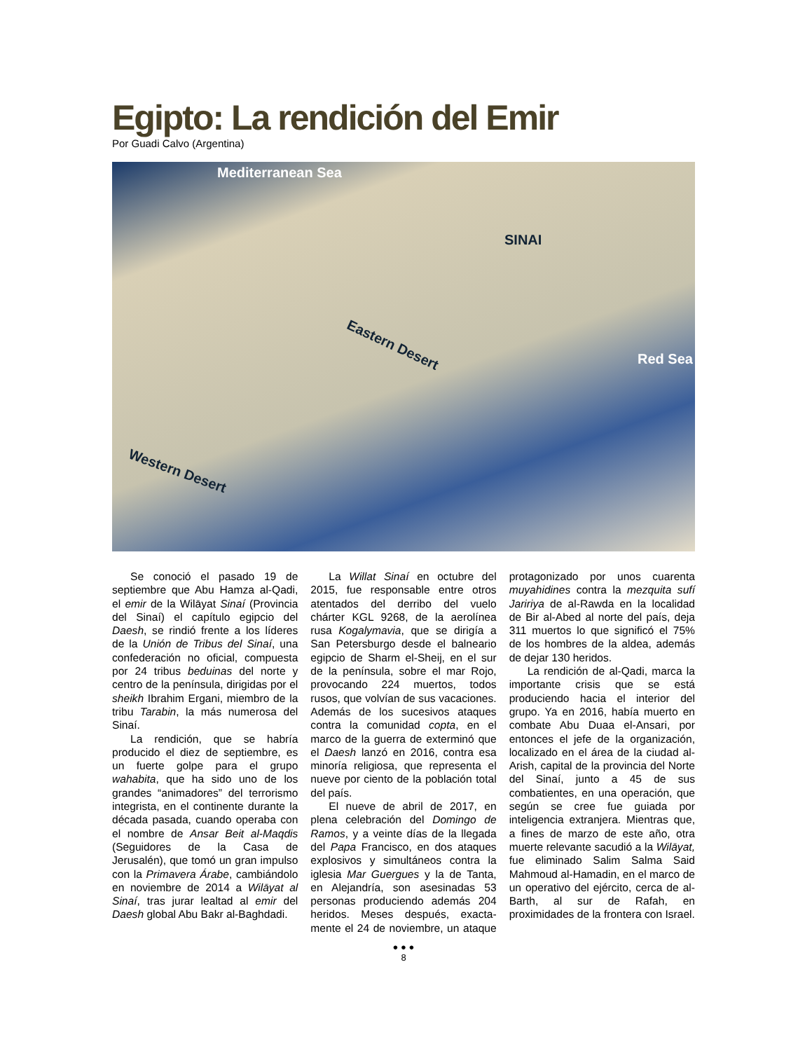Egipto: La rendición del Emir
Por Guadi Calvo (Argentina)
Mediterranean Sea
SINAI
Eastern Desert
Western Desert
Red Sea
Se conoció el pasado 19 de septiembre que Abu Hamza al-Qadi, el emir de la Wilāyat Sinaí (Provincia del Sinaí) el capítulo egipcio del Daesh, se rindió frente a los líderes de la Unión de Tribus del Sinaí, una confederación no oficial, compuesta por 24 tribus beduinas del norte y centro de la península, dirigidas por el sheikh Ibrahim Ergani, miembro de la tribu Tarabin, la más numerosa del Sinaí.
La rendición, que se habría producido el diez de septiembre, es un fuerte golpe para el grupo wahabita, que ha sido uno de los grandes “animadores” del terrorismo integrista, en el continente durante la década pasada, cuando operaba con el nombre de Ansar Beit al-Maqdis (Seguidores de la Casa de Jerusalén), que tomó un gran impulso con la Primavera Árabe, cambiándolo en noviembre de 2014 a Wilāyat al Sinaí, tras jurar lealtad al emir del Daesh global Abu Bakr al-Baghdadi.
La Willat Sinaí en octubre del 2015, fue responsable entre otros atentados del derribo del vuelo chárter KGL 9268, de la aerolínea rusa Kogalymavia, que se dirigía a San Petersburgo desde el balneario egipcio de Sharm el-Sheij, en el sur de la península, sobre el mar Rojo, provocando 224 muertos, todos rusos, que volvían de sus vacaciones. Además de los sucesivos ataques contra la comunidad copta, en el marco de la guerra de exterminó que el Daesh lanzó en 2016, contra esa minoría religiosa, que representa el nueve por ciento de la población total del país.
El nueve de abril de 2017, en plena celebración del Domingo de Ramos, y a veinte días de la llegada del Papa Francisco, en dos ataques explosivos y simultáneos contra la iglesia Mar Guergues y la de Tanta, en Alejandría, son asesinadas 53 personas produciendo además 204 heridos. Meses después, exacta-mente el 24 de noviembre, un ataque protagonizado por unos cuarenta muyahidines contra la mezquita sufí Jaririya de al-Rawda en la localidad de Bir al-Abed al norte del país, deja 311 muertos lo que significó el 75% de los hombres de la aldea, además de dejar 130 heridos.
La rendición de al-Qadi, marca la importante crisis que se está produciendo hacia el interior del grupo. Ya en 2016, había muerto en combate Abu Duaa el-Ansari, por entonces el jefe de la organización, localizado en el área de la ciudad al-Arish, capital de la provincia del Norte del Sinaí, junto a 45 de sus combatientes, en una operación, que según se cree fue guiada por inteligencia extranjera. Mientras que, a fines de marzo de este año, otra muerte relevante sacudió a la Wilāyat, fue eliminado Salim Salma Said Mahmoud al-Hamadin, en el marco de un operativo del ejército, cerca de al-Barth, al sur de Rafah, en proximidades de la frontera con Israel.
● ● ●
8